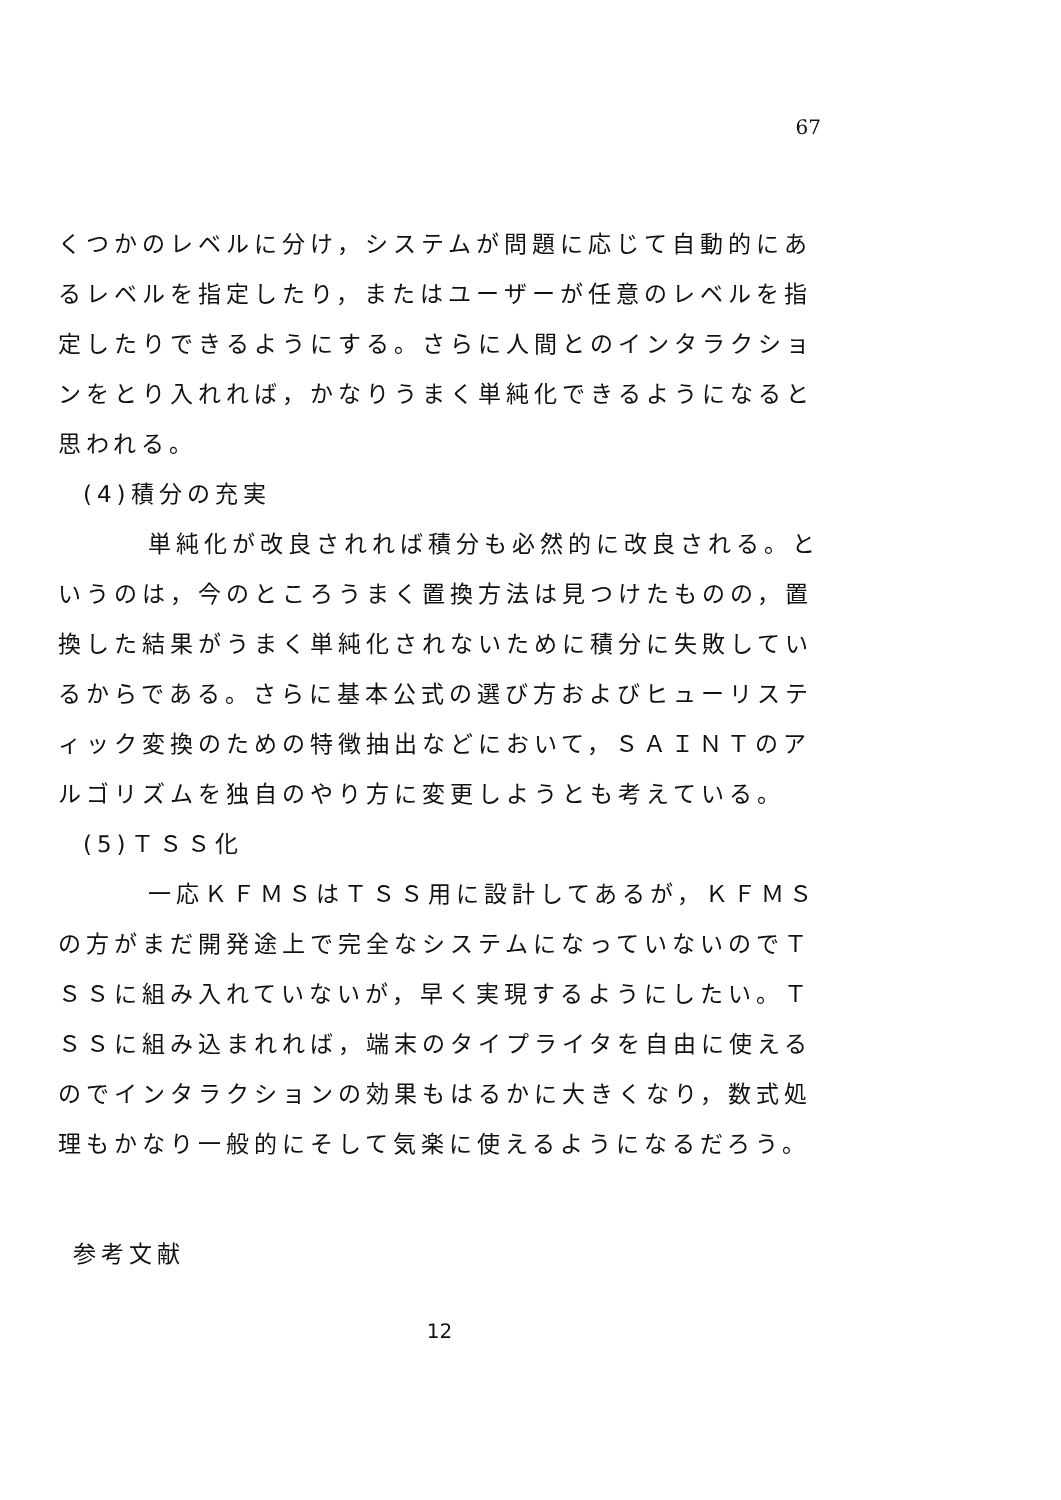67
くつかのレベルに分け，システムが問題に応じて自動的にあるレベルを指定したり，またはユーザーが任意のレベルを指定したりできるようにする。さらに人間とのインタラクションをとり入れれば，かなりうまく単純化できるようになると思われる。
(4)積分の充実
単純化が改良されれば積分も必然的に改良される。というのは，今のところうまく置換方法は見つけたものの，置換した結果がうまく単純化されないために積分に失敗しているからである。さらに基本公式の選び方およびヒューリスティック変換のための特徴抽出などにおいて，ＳＡＩＮＴのアルゴリズムを独自のやり方に変更しようとも考えている。
(5)ＴＳＳ化
一応ＫＦＭＳはＴＳＳ用に設計してあるが，ＫＦＭＳの方がまだ開発途上で完全なシステムになっていないのでＴＳＳに組み入れていないが，早く実現するようにしたい。ＴＳＳに組み込まれれば，端末のタイプライタを自由に使えるのでインタラクションの効果もはるかに大きくなり，数式処理もかなり一般的にそして気楽に使えるようになるだろう。
参考文献
12